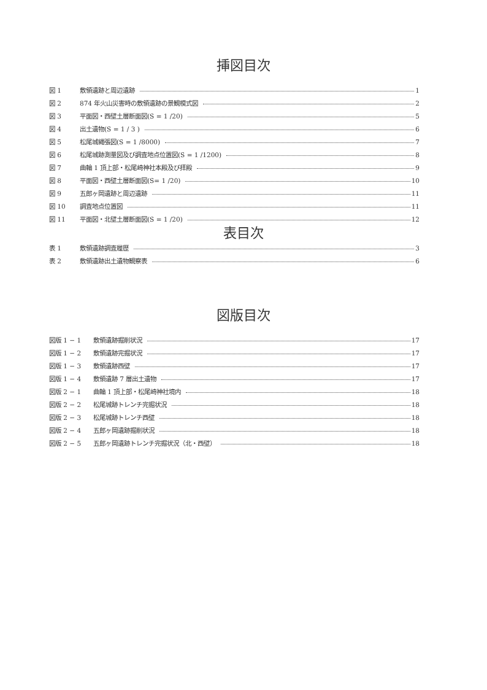挿図目次
図 1 敷領遺跡と周辺遺跡 1
図 2 874 年火山災害時の敷領遺跡の景観模式図 2
図 3 平面図・西壁土層断面図(S = 1 /20) 5
図 4 出土遺物(S = 1 / 3 ) 6
図 5 松尾城縄張図(S = 1 /8000) 7
図 6 松尾城跡測量図及び調査地点位置図(S = 1 /1200) 8
図 7 曲輪 1 頂上部・松尾崎神社本殿及び拝殿 9
図 8 平面図・西壁土層断面図(S= 1 /20) 10
図 9 五郎ヶ岡遺跡と周辺遺跡 11
図 10 調査地点位置図 11
図 11 平面図・北壁土層断面図(S = 1 /20) 12
表目次
表 1 敷領遺跡調査履歴 3
表 2 敷領遺跡出土遺物観察表 6
図版目次
図版 1 − 1 敷領遺跡掘削状況 17
図版 1 − 2 敷領遺跡完掘状況 17
図版 1 − 3 敷領遺跡西壁 17
図版 1 − 4 敷領遺跡 7 層出土遺物 17
図版 2 − 1 曲輪 1 頂上部・松尾崎神社境内 18
図版 2 − 2 松尾城跡トレンチ完掘状況 18
図版 2 − 3 松尾城跡トレンチ西壁 18
図版 2 − 4 五郎ヶ岡遺跡掘削状況 18
図版 2 − 5 五郎ヶ岡遺跡トレンチ完掘状況（北・西壁） 18